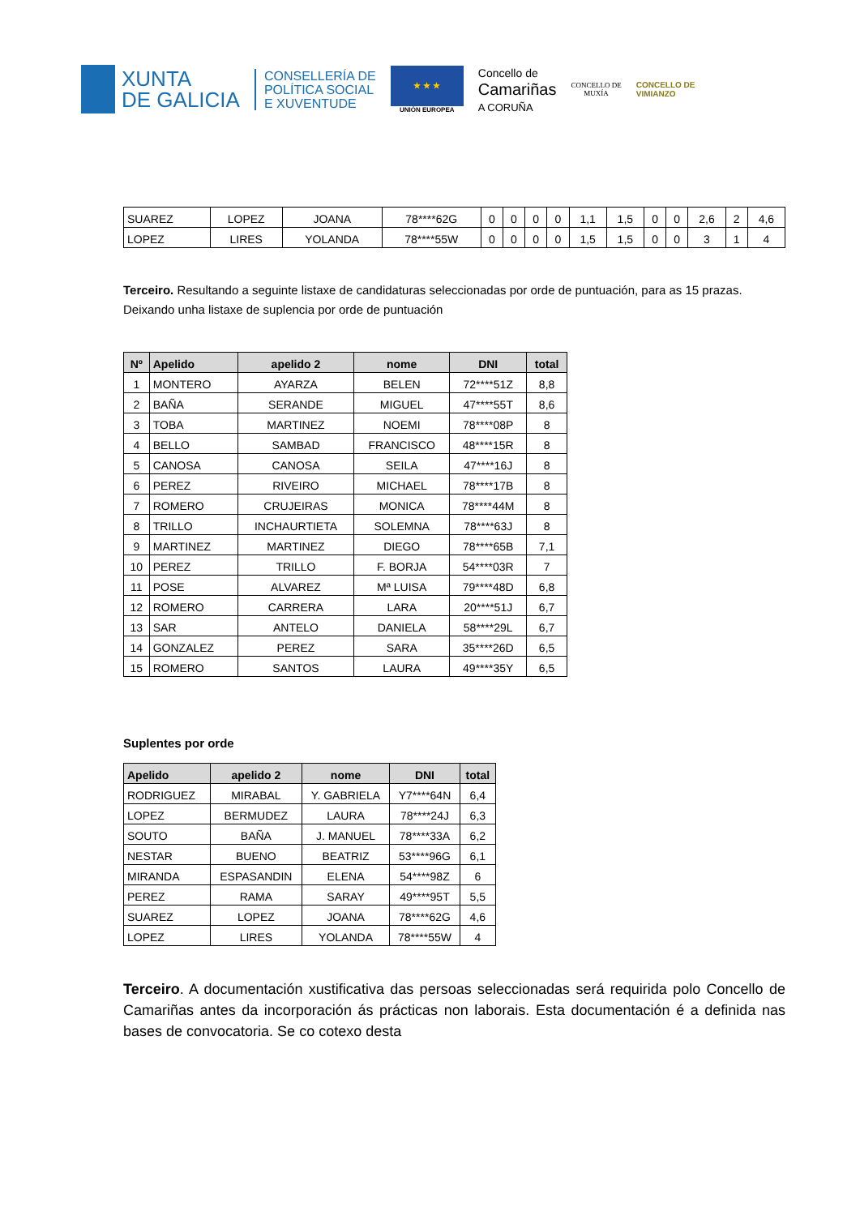XUNTA
DE GALICIA
CONSELLERÍA DE
POLÍTICA SOCIAL
E XUVENTUDE
★ ★ ★
UNIÓN EUROPEA
Concello de
Camariñas
A CORUÑA
CONCELLO DE
MUXÍA
CONCELLO DE
VIMIANZO
| SUAREZ | LOPEZ | JOANA | 78****62G | 0 | 0 | 0 | 0 | 1,1 | 1,5 | 0 | 0 | 2,6 | 2 | 4,6 |
| LOPEZ | LIRES | YOLANDA | 78****55W | 0 | 0 | 0 | 0 | 1,5 | 1,5 | 0 | 0 | 3 | 1 | 4 |
Terceiro. Resultando a seguinte listaxe de candidaturas seleccionadas por orde de puntuación, para as 15 prazas. Deixando unha listaxe de suplencia por orde de puntuación
| Nº | Apelido | apelido 2 | nome | DNI | total |
| --- | --- | --- | --- | --- | --- |
| 1 | MONTERO | AYARZA | BELEN | 72****51Z | 8,8 |
| 2 | BAÑA | SERANDE | MIGUEL | 47****55T | 8,6 |
| 3 | TOBA | MARTINEZ | NOEMI | 78****08P | 8 |
| 4 | BELLO | SAMBAD | FRANCISCO | 48****15R | 8 |
| 5 | CANOSA | CANOSA | SEILA | 47****16J | 8 |
| 6 | PEREZ | RIVEIRO | MICHAEL | 78****17B | 8 |
| 7 | ROMERO | CRUJEIRAS | MONICA | 78****44M | 8 |
| 8 | TRILLO | INCHAURTIETA | SOLEMNA | 78****63J | 8 |
| 9 | MARTINEZ | MARTINEZ | DIEGO | 78****65B | 7,1 |
| 10 | PEREZ | TRILLO | F. BORJA | 54****03R | 7 |
| 11 | POSE | ALVAREZ | Mª LUISA | 79****48D | 6,8 |
| 12 | ROMERO | CARRERA | LARA | 20****51J | 6,7 |
| 13 | SAR | ANTELO | DANIELA | 58****29L | 6,7 |
| 14 | GONZALEZ | PEREZ | SARA | 35****26D | 6,5 |
| 15 | ROMERO | SANTOS | LAURA | 49****35Y | 6,5 |
Suplentes por orde
| Apelido | apelido 2 | nome | DNI | total |
| --- | --- | --- | --- | --- |
| RODRIGUEZ | MIRABAL | Y. GABRIELA | Y7****64N | 6,4 |
| LOPEZ | BERMUDEZ | LAURA | 78****24J | 6,3 |
| SOUTO | BAÑA | J. MANUEL | 78****33A | 6,2 |
| NESTAR | BUENO | BEATRIZ | 53****96G | 6,1 |
| MIRANDA | ESPASANDIN | ELENA | 54****98Z | 6 |
| PEREZ | RAMA | SARAY | 49****95T | 5,5 |
| SUAREZ | LOPEZ | JOANA | 78****62G | 4,6 |
| LOPEZ | LIRES | YOLANDA | 78****55W | 4 |
Terceiro. A documentación xustificativa das persoas seleccionadas será requirida polo Concello de Camariñas antes da incorporación ás prácticas non laborais. Esta documentación é a definida nas bases de convocatoria. Se co cotexo desta